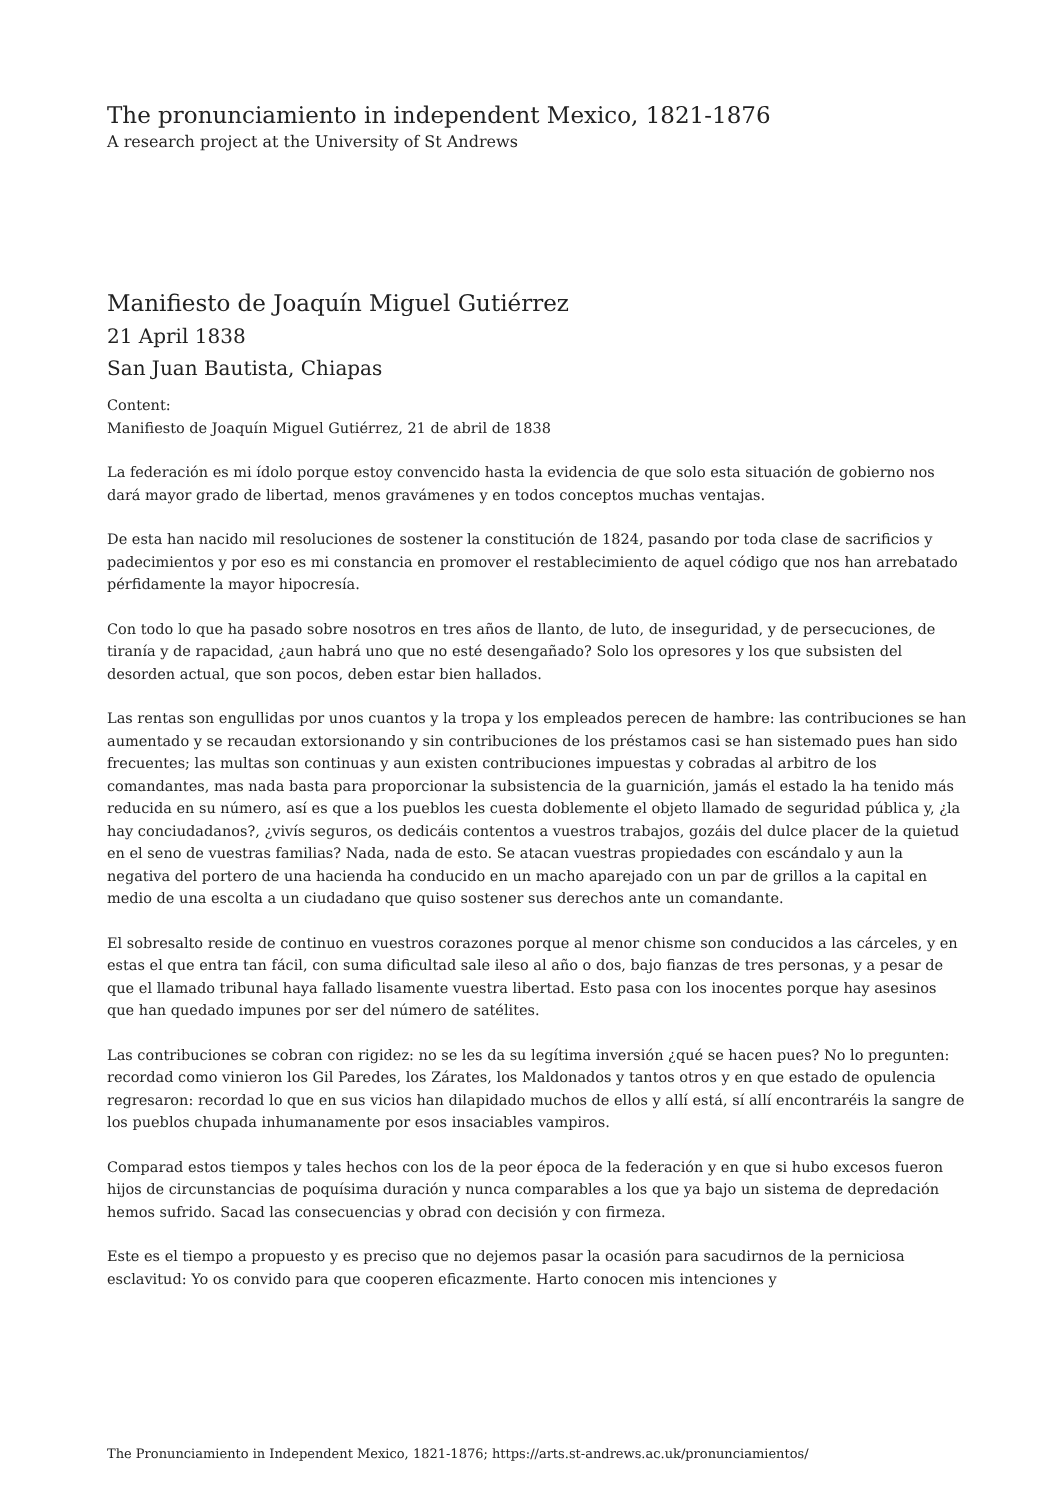The pronunciamiento in independent Mexico, 1821-1876
A research project at the University of St Andrews
Manifiesto de Joaquín Miguel Gutiérrez
21 April 1838
San Juan Bautista, Chiapas
Content:
Manifiesto de Joaquín Miguel Gutiérrez, 21 de abril de 1838
La federación es mi ídolo porque estoy convencido hasta la evidencia de que solo esta situación de gobierno nos dará mayor grado de libertad, menos gravámenes y en todos conceptos muchas ventajas.
De esta han nacido mil resoluciones de sostener la constitución de 1824, pasando por toda clase de sacrificios y padecimientos y por eso es mi constancia en promover el restablecimiento de aquel código que nos han arrebatado pérfidamente la mayor hipocresía.
Con todo lo que ha pasado sobre nosotros en tres años de llanto, de luto, de inseguridad, y de persecuciones, de tiranía y de rapacidad, ¿aun habrá uno que no esté desengañado? Solo los opresores y los que subsisten del desorden actual, que son pocos, deben estar bien hallados.
Las rentas son engullidas por unos cuantos y la tropa y los empleados perecen de hambre: las contribuciones se han aumentado y se recaudan extorsionando y sin contribuciones de los préstamos casi se han sistemado pues han sido frecuentes; las multas son continuas y aun existen contribuciones impuestas y cobradas al arbitro de los comandantes, mas nada basta para proporcionar la subsistencia de la guarnición, jamás el estado la ha tenido más reducida en su número, así es que a los pueblos les cuesta doblemente el objeto llamado de seguridad pública y, ¿la hay conciudadanos?, ¿vivís seguros, os dedicáis contentos a vuestros trabajos, gozáis del dulce placer de la quietud en el seno de vuestras familias? Nada, nada de esto. Se atacan vuestras propiedades con escándalo y aun la negativa del portero de una hacienda ha conducido en un macho aparejado con un par de grillos a la capital en medio de una escolta a un ciudadano que quiso sostener sus derechos ante un comandante.
El sobresalto reside de continuo en vuestros corazones porque al menor chisme son conducidos a las cárceles, y en estas el que entra tan fácil, con suma dificultad sale ileso al año o dos, bajo fianzas de tres personas, y a pesar de que el llamado tribunal haya fallado lisamente vuestra libertad. Esto pasa con los inocentes porque hay asesinos que han quedado impunes por ser del número de satélites.
Las contribuciones se cobran con rigidez: no se les da su legítima inversión ¿qué se hacen pues? No lo pregunten: recordad como vinieron los Gil Paredes, los Zárates, los Maldonados y tantos otros y en que estado de opulencia regresaron: recordad lo que en sus vicios han dilapidado muchos de ellos y allí está, sí allí encontraréis la sangre de los pueblos chupada inhumanamente por esos insaciables vampiros.
Comparad estos tiempos y tales hechos con los de la peor época de la federación y en que si hubo excesos fueron hijos de circunstancias de poquísima duración y nunca comparables a los que ya bajo un sistema de depredación hemos sufrido. Sacad las consecuencias y obrad con decisión y con firmeza.
Este es el tiempo a propuesto y es preciso que no dejemos pasar la ocasión para sacudirnos de la perniciosa esclavitud: Yo os convido para que cooperen eficazmente. Harto conocen mis intenciones y
The Pronunciamiento in Independent Mexico, 1821-1876; https://arts.st-andrews.ac.uk/pronunciamientos/